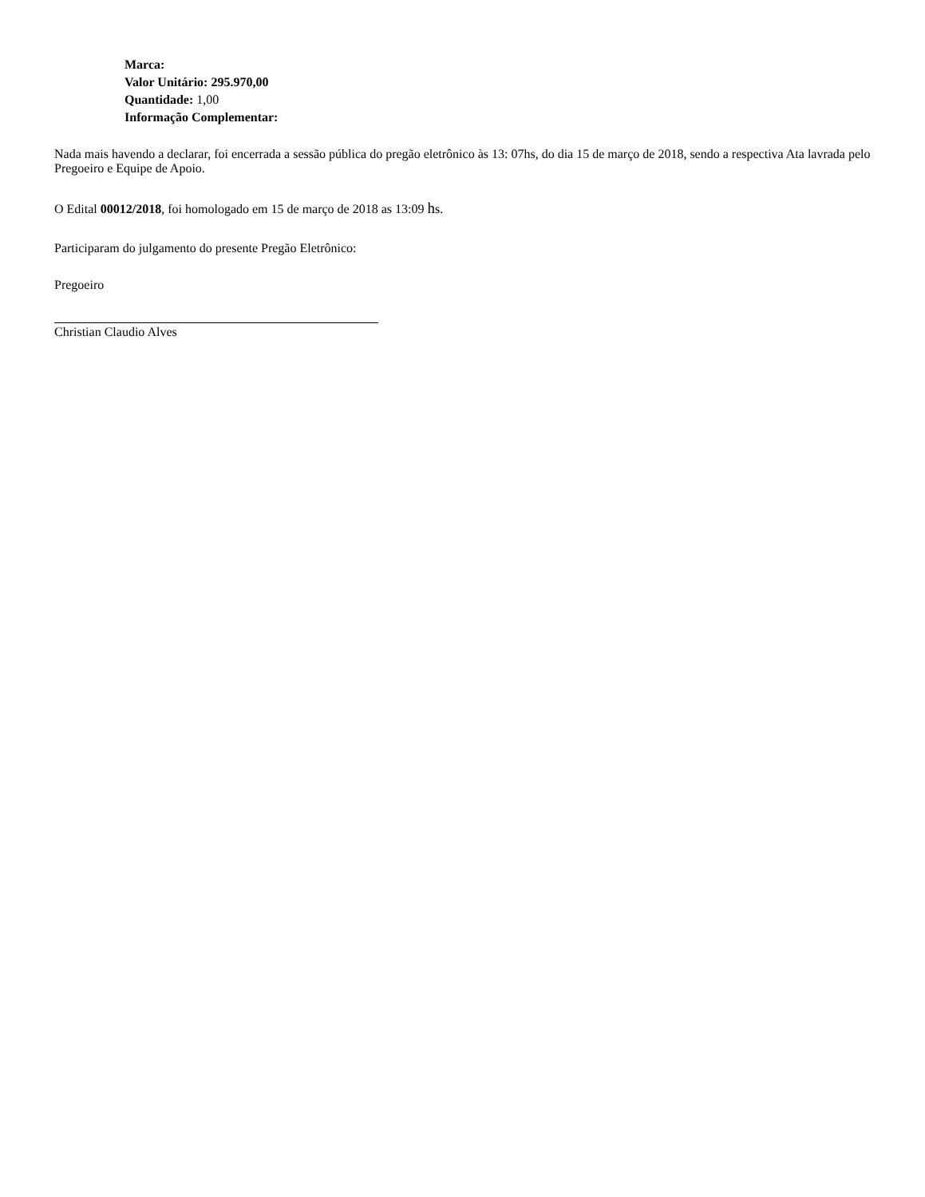Marca:
Valor Unitário: 295.970,00
Quantidade: 1,00
Informação Complementar:
Nada mais havendo a declarar, foi encerrada a sessão pública do pregão eletrônico às 13: 07hs, do dia 15 de março de 2018, sendo a respectiva Ata lavrada pelo Pregoeiro e Equipe de Apoio.
O Edital 00012/2018, foi homologado em 15 de março de 2018 as 13:09 hs.
Participaram do julgamento do presente Pregão Eletrônico:
Pregoeiro
Christian Claudio Alves